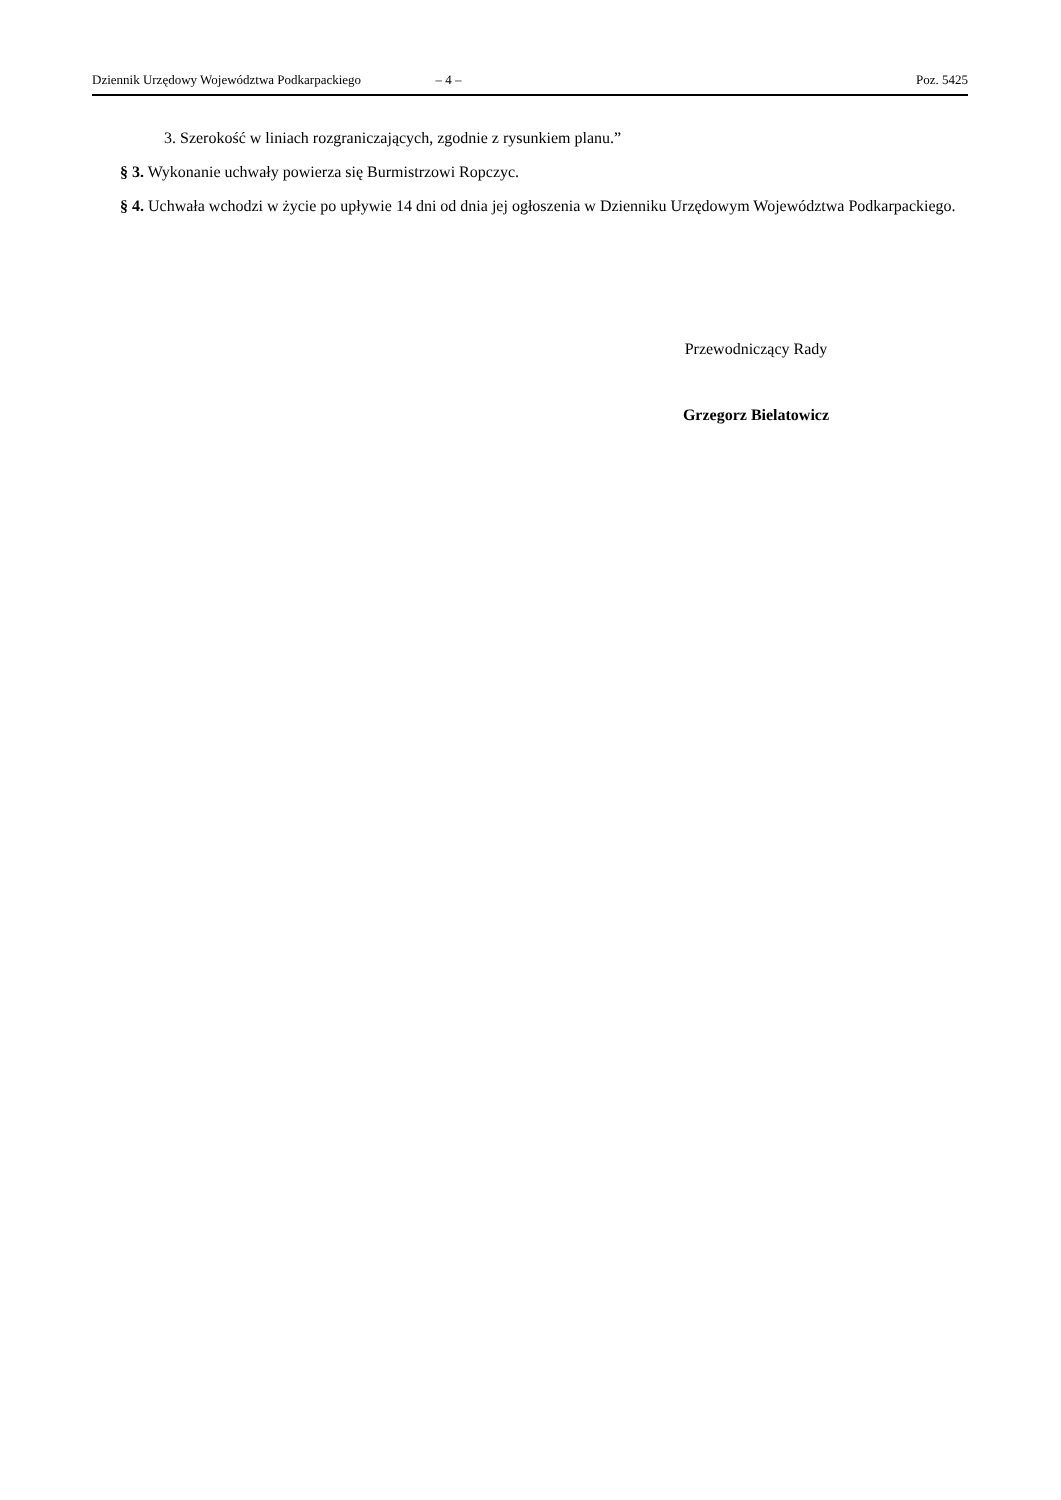Dziennik Urzędowy Województwa Podkarpackiego – 4 – Poz. 5425
3. Szerokość w liniach rozgraniczających, zgodnie z rysunkiem planu.”
§ 3. Wykonanie uchwały powierza się Burmistrzowi Ropczyc.
§ 4. Uchwała wchodzi w życie po upływie 14 dni od dnia jej ogłoszenia w Dzienniku Urzędowym Województwa Podkarpackiego.
Przewodniczący Rady
Grzegorz Bielatowicz